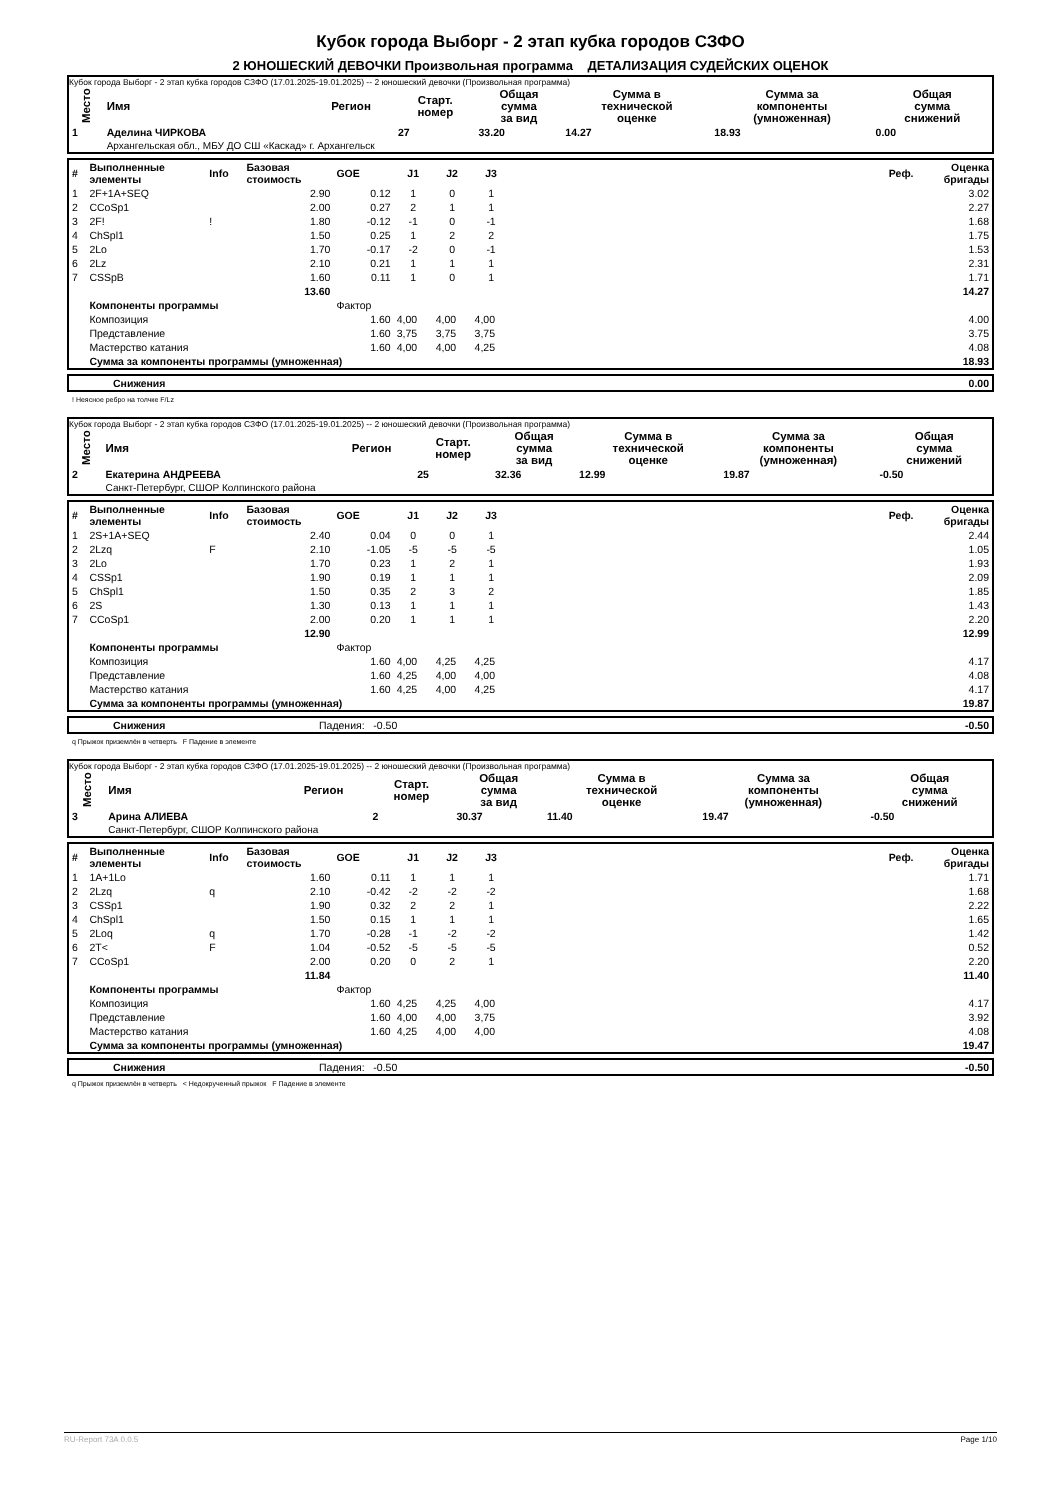Кубок города Выборг - 2 этап кубка городов СЗФО
2 ЮНОШЕСКИЙ ДЕВОЧКИ Произвольная программа ДЕТАЛИЗАЦИЯ СУДЕЙСКИХ ОЦЕНОК
Кубок города Выборг - 2 этап кубка городов СЗФО (17.01.2025-19.01.2025) -- 2 юношеский девочки (Произвольная программа)
| Место | Имя | Регион | Старт. номер | Общая сумма за вид | Сумма в технической оценке | Сумма за компоненты (умноженная) | Общая сумма снижений |
| --- | --- | --- | --- | --- | --- | --- | --- |
| 1 | Аделина ЧИРКОВА | | 27 | 33.20 | 14.27 | 18.93 | 0.00 |
| | Архангельская обл., МБУ ДО СШ «Каскад» г. Архангельск | | | | | | |
| # | Выполненные элементы | Info | Базовая стоимость | GOE | J1 | J2 | J3 | Реф. | Оценка бригады |
| 1 | 2F+1A+SEQ | | 2.90 | 0.12 | 1 | 0 | 1 | | 3.02 |
| 2 | CCoSp1 | | 2.00 | 0.27 | 2 | 1 | 1 | | 2.27 |
| 3 | 2F! | ! | 1.80 | -0.12 | -1 | 0 | -1 | | 1.68 |
| 4 | ChSpl1 | | 1.50 | 0.25 | 1 | 2 | 2 | | 1.75 |
| 5 | 2Lo | | 1.70 | -0.17 | -2 | 0 | -1 | | 1.53 |
| 6 | 2Lz | | 2.10 | 0.21 | 1 | 1 | 1 | | 2.31 |
| 7 | CSSpB | | 1.60 | 0.11 | 1 | 0 | 1 | | 1.71 |
| | | | 13.60 | | | | | | 14.27 |
| | Компоненты программы | | | Фактор | | | | | |
| | Композиция | | | 1.60 | 4,00 | 4,00 | 4,00 | | 4.00 |
| | Представление | | | 1.60 | 3,75 | 3,75 | 3,75 | | 3.75 |
| | Мастерство катания | | | 1.60 | 4,00 | 4,00 | 4,25 | | 4.08 |
| | Сумма за компоненты программы (умноженная) | | | | | | | | 18.93 |
| | Снижения | 0.00 |
! Неясное ребро на толчке F/Lz
Кубок города Выборг - 2 этап кубка городов СЗФО (17.01.2025-19.01.2025) -- 2 юношеский девочки (Произвольная программа)
| Место | Имя | Регион | Старт. номер | Общая сумма за вид | Сумма в технической оценке | Сумма за компоненты (умноженная) | Общая сумма снижений |
| --- | --- | --- | --- | --- | --- | --- | --- |
| 2 | Екатерина АНДРЕЕВА | | 25 | 32.36 | 12.99 | 19.87 | -0.50 |
| | Санкт-Петербург, СШОР Колпинского района | | | | | | |
| # | Выполненные элементы | Info | Базовая стоимость | GOE | J1 | J2 | J3 | Реф. | Оценка бригады |
| 1 | 2S+1A+SEQ | | 2.40 | 0.04 | 0 | 0 | 1 | | 2.44 |
| 2 | 2Lzq | F | 2.10 | -1.05 | -5 | -5 | -5 | | 1.05 |
| 3 | 2Lo | | 1.70 | 0.23 | 1 | 2 | 1 | | 1.93 |
| 4 | CSSp1 | | 1.90 | 0.19 | 1 | 1 | 1 | | 2.09 |
| 5 | ChSpl1 | | 1.50 | 0.35 | 2 | 3 | 2 | | 1.85 |
| 6 | 2S | | 1.30 | 0.13 | 1 | 1 | 1 | | 1.43 |
| 7 | CCoSp1 | | 2.00 | 0.20 | 1 | 1 | 1 | | 2.20 |
| | | | 12.90 | | | | | | 12.99 |
| | Компоненты программы | | | Фактор | | | | | |
| | Композиция | | | 1.60 | 4,00 | 4,25 | 4,25 | | 4.17 |
| | Представление | | | 1.60 | 4,25 | 4,00 | 4,00 | | 4.08 |
| | Мастерство катания | | | 1.60 | 4,25 | 4,00 | 4,25 | | 4.17 |
| | Сумма за компоненты программы (умноженная) | | | | | | | | 19.87 |
| | Снижения | Падения: -0.50 | -0.50 |
q Прыжок приземлён в четверть F Падение в элементе
Кубок города Выборг - 2 этап кубка городов СЗФО (17.01.2025-19.01.2025) -- 2 юношеский девочки (Произвольная программа)
| Место | Имя | Регион | Старт. номер | Общая сумма за вид | Сумма в технической оценке | Сумма за компоненты (умноженная) | Общая сумма снижений |
| --- | --- | --- | --- | --- | --- | --- | --- |
| 3 | Арина АЛИЕВА | | 2 | 30.37 | 11.40 | 19.47 | -0.50 |
| | Санкт-Петербург, СШОР Колпинского района | | | | | | |
| # | Выполненные элементы | Info | Базовая стоимость | GOE | J1 | J2 | J3 | Реф. | Оценка бригады |
| 1 | 1A+1Lo | | 1.60 | 0.11 | 1 | 1 | 1 | | 1.71 |
| 2 | 2Lzq | q | 2.10 | -0.42 | -2 | -2 | -2 | | 1.68 |
| 3 | CSSp1 | | 1.90 | 0.32 | 2 | 2 | 1 | | 2.22 |
| 4 | ChSpl1 | | 1.50 | 0.15 | 1 | 1 | 1 | | 1.65 |
| 5 | 2Loq | q | 1.70 | -0.28 | -1 | -2 | -2 | | 1.42 |
| 6 | 2T< | F | 1.04 | -0.52 | -5 | -5 | -5 | | 0.52 |
| 7 | CCoSp1 | | 2.00 | 0.20 | 0 | 2 | 1 | | 2.20 |
| | | | 11.84 | | | | | | 11.40 |
| | Компоненты программы | | | Фактор | | | | | |
| | Композиция | | | 1.60 | 4,25 | 4,25 | 4,00 | | 4.17 |
| | Представление | | | 1.60 | 4,00 | 4,00 | 3,75 | | 3.92 |
| | Мастерство катания | | | 1.60 | 4,25 | 4,00 | 4,00 | | 4.08 |
| | Сумма за компоненты программы (умноженная) | | | | | | | | 19.47 |
| | Снижения | Падения: -0.50 | -0.50 |
q Прыжок приземлён в четверть < Недокрученный прыжок F Падение в элементе
RU-Report 73A 0.0.5 Page 1/10